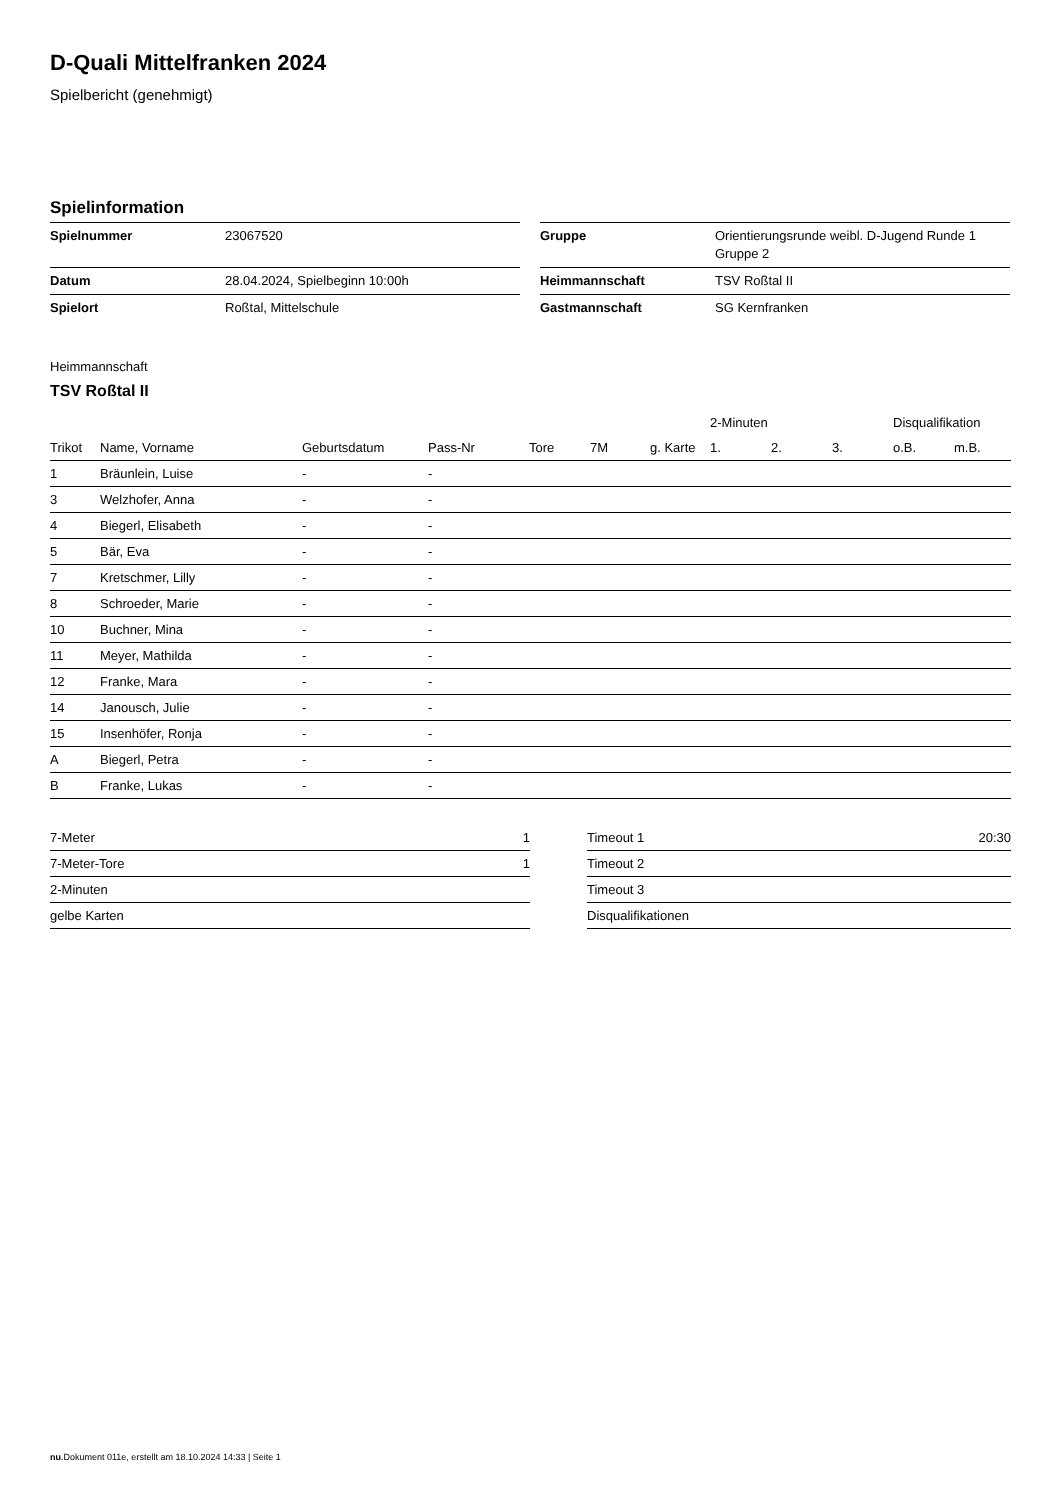D-Quali Mittelfranken 2024
Spielbericht (genehmigt)
Spielinformation
| Spielnummer | 23067520 |
| Datum | 28.04.2024, Spielbeginn 10:00h |
| Spielort | Roßtal, Mittelschule |
| Gruppe | Orientierungsrunde weibl. D-Jugend Runde 1 Gruppe 2 |
| Heimmannschaft | TSV Roßtal II |
| Gastmannschaft | SG Kernfranken |
Heimmannschaft
TSV Roßtal II
| | | | | | | | 2-Minuten | | | Disqualifikation | |
| --- | --- | --- | --- | --- | --- | --- | --- | --- | --- | --- | --- |
| Trikot | Name, Vorname | Geburtsdatum | Pass-Nr | Tore | 7M | g. Karte | 1. | 2. | 3. | o.B. | m.B. |
| 1 | Bräunlein, Luise | - | - | | | | | | | | |
| 3 | Welzhofer, Anna | - | - | | | | | | | | |
| 4 | Biegerl, Elisabeth | - | - | | | | | | | | |
| 5 | Bär, Eva | - | - | | | | | | | | |
| 7 | Kretschmer, Lilly | - | - | | | | | | | | |
| 8 | Schroeder, Marie | - | - | | | | | | | | |
| 10 | Buchner, Mina | - | - | | | | | | | | |
| 11 | Meyer, Mathilda | - | - | | | | | | | | |
| 12 | Franke, Mara | - | - | | | | | | | | |
| 14 | Janousch, Julie | - | - | | | | | | | | |
| 15 | Insenhöfer, Ronja | - | - | | | | | | | | |
| A | Biegerl, Petra | - | - | | | | | | | | |
| B | Franke, Lukas | - | - | | | | | | | | |
| 7-Meter | 1 |
| 7-Meter-Tore | 1 |
| 2-Minuten | |
| gelbe Karten | |
| Timeout 1 | 20:30 |
| Timeout 2 | |
| Timeout 3 | |
| Disqualifikationen | |
nu.Dokument 011e, erstellt am 18.10.2024 14:33 | Seite 1